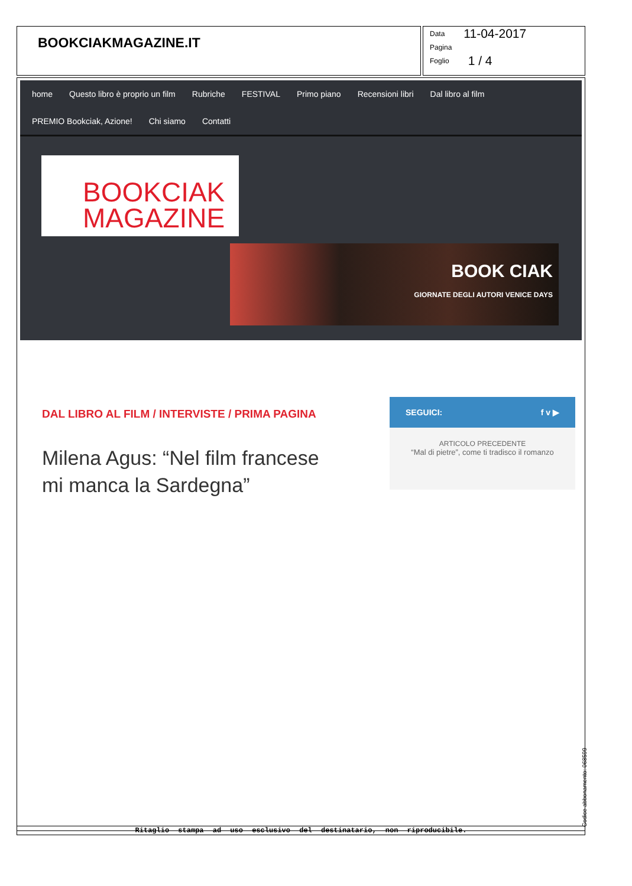BOOKCIAKMAGAZINE.IT
Data 11-04-2017
Pagina
Foglio 1 / 4
home Questo libro è proprio un film Rubriche FESTIVAL Primo piano Recensioni libri Dal libro al film
PREMIO Bookciak, Azione! Chi siamo Contatti
BOOKCIAK
MAGAZINE
BOOK CIAK
GIORNATE DEGLI AUTORI VENICE DAYS
DAL LIBRO AL FILM / INTERVISTE / PRIMA PAGINA
Milena Agus: “Nel film francese mi manca la Sardegna”
SEGUICI: f v ▶
ARTICOLO PRECEDENTE
“Mal di pietre”, come ti tradisco il romanzo
Ritaglio stampa ad uso esclusivo del destinatario, non riproducibile. Codice abbonamento: 068599